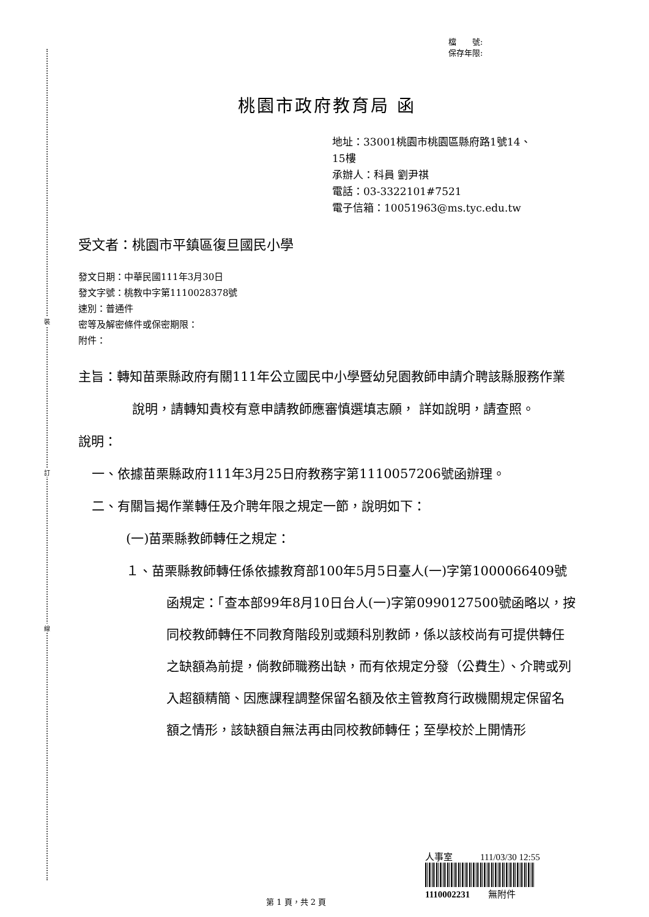裝
訂
線
檔　　號:
保存年限:
桃園市政府教育局 函
地址：33001桃園市桃園區縣府路1號14、
15樓
承辦人：科員 劉尹祺
電話：03-3322101#7521
電子信箱：10051963@ms.tyc.edu.tw
受文者：桃園市平鎮區復旦國民小學
發文日期：中華民國111年3月30日
發文字號：桃教中字第1110028378號
速別：普通件
密等及解密條件或保密期限：
附件：
主旨：轉知苗栗縣政府有關111年公立國民中小學暨幼兒園教師申請介聘該縣服務作業說明，請轉知貴校有意申請教師應審慎選填志願， 詳如說明，請查照。
說明：
一、依據苗栗縣政府111年3月25日府教務字第1110057206號函辦理。
二、有關旨揭作業轉任及介聘年限之規定一節，說明如下：
(一)苗栗縣教師轉任之規定：
１、苗栗縣教師轉任係依據教育部100年5月5日臺人(一)字第1000066409號函規定：「查本部99年8月10日台人(一)字第0990127500號函略以，按同校教師轉任不同教育階段別或類科別教師，係以該校尚有可提供轉任之缺額為前提，倘教師職務出缺，而有依規定分發（公費生）、介聘或列入超額精簡、因應課程調整保留名額及依主管教育行政機關規定保留名額之情形，該缺額自無法再由同校教師轉任；至學校於上開情形
人事室　　　111/03/30 12:55
1110002231　　無附件
第 1 頁，共 2 頁